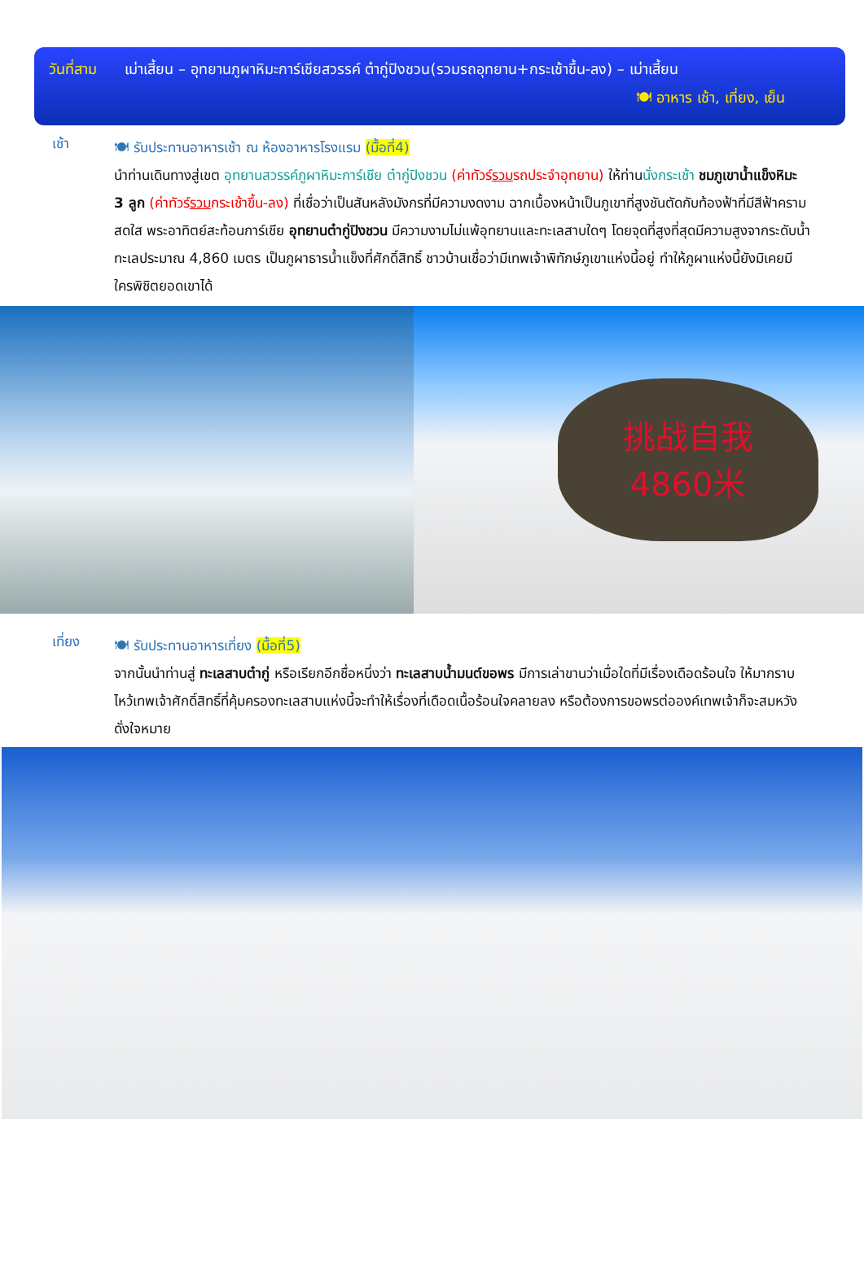วันที่สาม เม่าเสี้ยน – อุทยานภูผาหิมะการ์เชียสวรรค์ ต๋ากู่ปิงชวน(รวมรถอุทยาน+กระเช้าขึ้น-ลง) – เม่าเสี้ยน
🍽 อาหาร เช้า, เที่ยง, เย็น
เช้า
🍽 รับประทานอาหารเช้า ณ ห้องอาหารโรงแรม (มื้อที่4)
นำท่านเดินทางสู่เขต อุทยานสวรรค์ภูผาหิมะการ์เชีย ต๋ากู่ปิงชวน (ค่าทัวร์รวมรถประจำอุทยาน) ให้ท่านนั่งกระเช้า ชมภูเขาน้ำแข็งหิมะ 3 ลูก (ค่าทัวร์รวมกระเช้าขึ้น-ลง) ที่เชื่อว่าเป็นสันหลังมังกรที่มีความงดงาม ฉากเบื้องหน้าเป็นภูเขาที่สูงชันตัดกับท้องฟ้าที่มีสีฟ้าครามสดใส พระอาทิตย์สะท้อนการ์เชีย อุทยานต๋ากู่ปิงชวน มีความงามไม่แพ้อุทยานและทะเลสาบใดๆ โดยจุดที่สูงที่สุดมีความสูงจากระดับน้ำทะเลประมาณ 4,860 เมตร เป็นภูผาธารน้ำแข็งที่ศักดิ์สิทธิ์ ชาวบ้านเชื่อว่ามีเทพเจ้าพิทักษ์ภูเขาแห่งนี้อยู่ ทำให้ภูผาแห่งนี้ยังมิเคยมีใครพิชิตยอดเขาได้
挑战自我
4860米
เที่ยง
🍽 รับประทานอาหารเที่ยง (มื้อที่5)
จากนั้นนำท่านสู่ ทะเลสาบต๋ากู่ หรือเรียกอีกชื่อหนึ่งว่า ทะเลสาบน้ำมนต์ขอพร มีการเล่าขานว่าเมื่อใดที่มีเรื่องเดือดร้อนใจ ให้มากราบไหว้เทพเจ้าศักดิ์สิทธิ์ที่คุ้มครองทะเลสาบแห่งนี้จะทำให้เรื่องที่เดือดเนื้อร้อนใจคลายลง หรือต้องการขอพรต่อองค์เทพเจ้าก็จะสมหวังดั่งใจหมาย